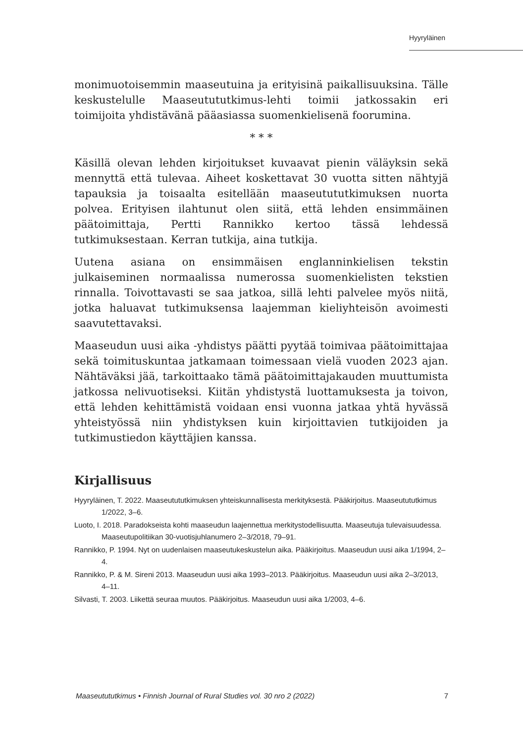Hyyryläinen
monimuotoisemmin maaseutuina ja erityisinä paikallisuuksina. Tälle keskustelulle Maaseutututkimus-lehti toimii jatkossakin eri toimijoita yhdistävänä pääasiassa suomenkielisenä foorumina.
* * *
Käsillä olevan lehden kirjoitukset kuvaavat pienin väläyksin sekä mennyttä että tulevaa. Aiheet koskettavat 30 vuotta sitten nähtyjä tapauksia ja toisaalta esitellään maaseutututkimuksen nuorta polvea. Erityisen ilahtunut olen siitä, että lehden ensimmäinen päätoimittaja, Pertti Rannikko kertoo tässä lehdessä tutkimuksestaan. Kerran tutkija, aina tutkija.
Uutena asiana on ensimmäisen englanninkielisen tekstin julkaiseminen normaalissa numerossa suomenkielisten tekstien rinnalla. Toivottavasti se saa jatkoa, sillä lehti palvelee myös niitä, jotka haluavat tutkimuksensa laajemman kieliyhteisön avoimesti saavutettavaksi.
Maaseudun uusi aika -yhdistys päätti pyytää toimivaa päätoimittajaa sekä toimituskuntaa jatkamaan toimessaan vielä vuoden 2023 ajan. Nähtäväksi jää, tarkoittaako tämä päätoimittajakauden muuttumista jatkossa nelivuotiseksi. Kiitän yhdistystä luottamuksesta ja toivon, että lehden kehittämistä voidaan ensi vuonna jatkaa yhtä hyvässä yhteistyössä niin yhdistyksen kuin kirjoittavien tutkijoiden ja tutkimustiedon käyttäjien kanssa.
Kirjallisuus
Hyyryläinen, T. 2022. Maaseutututkimuksen yhteiskunnallisesta merkityksestä. Pääkirjoitus. Maaseutututkimus 1/2022, 3–6.
Luoto, I. 2018. Paradokseista kohti maaseudun laajennettua merkitystodellisuutta. Maaseutuja tulevaisuudessa. Maaseutupolitiikan 30-vuotisjuhlanumero 2–3/2018, 79–91.
Rannikko, P. 1994. Nyt on uudenlaisen maaseutukeskustelun aika. Pääkirjoitus. Maaseudun uusi aika 1/1994, 2–4.
Rannikko, P. & M. Sireni 2013. Maaseudun uusi aika 1993–2013. Pääkirjoitus. Maaseudun uusi aika 2–3/2013, 4–11.
Silvasti, T. 2003. Liikettä seuraa muutos. Pääkirjoitus. Maaseudun uusi aika 1/2003, 4–6.
Maaseutututkimus • Finnish Journal of Rural Studies vol. 30 nro 2 (2022) 7